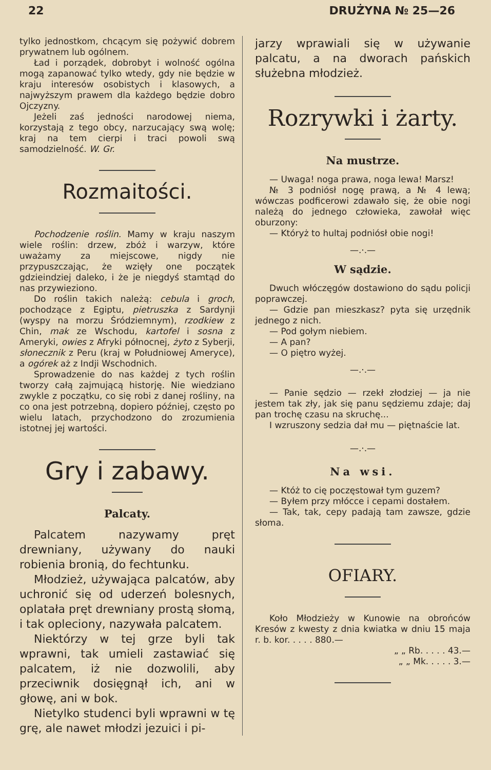22 DRUŻYNA № 25—26
tylko jednostkom, chcącym się pożywić dobrem prywatnem lub ogólnem.
Ład i porządek, dobrobyt i wolność ogólna mogą zapanować tylko wtedy, gdy nie będzie w kraju interesów osobistych i klasowych, a najwyższym prawem dla każdego będzie dobro Ojczyzny.
Jeżeli zaś jedności narodowej niema, korzystają z tego obcy, narzucający swą wolę; kraj na tem cierpi i traci powoli swą samodzielność. W. Gr.
Rozmaitości.
Pochodzenie roślin. Mamy w kraju naszym wiele roślin: drzew, zbóż i warzyw, które uważamy za miejscowe, nigdy nie przypuszczając, że wzięły one początek gdzieindziej daleko, i że je niegdyś stamtąd do nas przywieziono.
Do roślin takich należą: cebula i groch, pochodzące z Egiptu, pietruszka z Sardynji (wyspy na morzu Śródziemnym), rzodkiew z Chin, mak ze Wschodu, kartofel i sosna z Ameryki, owies z Afryki północnej, żyto z Syberji, słonecznik z Peru (kraj w Południowej Ameryce), a ogórek aż z Indji Wschodnich.
Sprowadzenie do nas każdej z tych roślin tworzy całą zajmującą historję. Nie wiedziano zwykle z początku, co się robi z danej rośliny, na co ona jest potrzebną, dopiero później, często po wielu latach, przychodzono do zrozumienia istotnej jej wartości.
Gry i zabawy.
Palcaty.
Palcatem nazywamy pręt drewniany, używany do nauki robienia bronią, do fechtunku.
Młodzież, używająca palcatów, aby uchronić się od uderzeń bolesnych, oplatała pręt drewniany prostą słomą, i tak opleciony, nazywała palcatem.
Niektórzy w tej grze byli tak wprawni, tak umieli zastawiać się palcatem, iż nie dozwolili, aby przeciwnik dosięgnął ich, ani w głowę, ani w bok.
Nietylko studenci byli wprawni w tę grę, ale nawet młodzi jezuici i pi-
jarzy wprawiali się w używanie palcatu, a na dworach pańskich służebna młodzież.
Rozrywki i żarty.
Na mustrze.
— Uwaga! noga prawa, noga lewa! Marsz!
№ 3 podniósł nogę prawą, a № 4 lewą; wówczas podficerowi zdawało się, że obie nogi należą do jednego człowieka, zawołał więc oburzony:
— Któryż to hultaj podniósł obie nogi!
—.·.—
W sądzie.
Dwuch włóczęgów dostawiono do sądu policji poprawczej.
— Gdzie pan mieszkasz? pyta się urzędnik jednego z nich.
— Pod gołym niebiem.
— A pan?
— O piętro wyżej.
—.·.—
— Panie sędzio — rzekł złodziej — ja nie jestem tak zły, jak się panu sędziemu zdaje; daj pan trochę czasu na skruchę...
I wzruszony sedzia dał mu — piętnaście lat.
—.·.—
Na wsi.
— Któż to cię poczęstował tym guzem?
— Byłem przy młócce i cepami dostałem.
— Tak, tak, cepy padają tam zawsze, gdzie słoma.
OFIARY.
Koło Młodzieży w Kunowie na obrońców Kresów z kwesty z dnia kwiatka w dniu 15 maja r. b. kor. . . . . 880.—
„ „ Rb. . . . . 43.—
„ „ Mk. . . . . 3.—